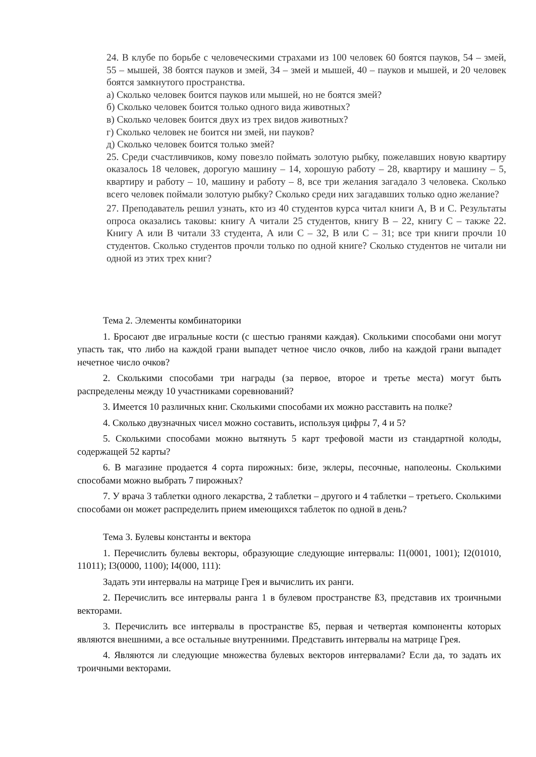24. В клубе по борьбе с человеческими страхами из 100 человек 60 боятся пауков, 54 – змей, 55 – мышей, 38 боятся пауков и змей, 34 – змей и мышей, 40 – пауков и мышей, и 20 человек боятся замкнутого пространства.
а) Сколько человек боится пауков или мышей, но не боятся змей?
б) Сколько человек боится только одного вида животных?
в) Сколько человек боится двух из трех видов животных?
г) Сколько человек не боится ни змей, ни пауков?
д) Сколько человек боится только змей?
25. Среди счастливчиков, кому повезло поймать золотую рыбку, пожелавших новую квартиру оказалось 18 человек, дорогую машину – 14, хорошую работу – 28, квартиру и машину – 5, квартиру и работу – 10, машину и работу – 8, все три желания загадало 3 человека. Сколько всего человек поймали золотую рыбку? Сколько среди них загадавших только одно желание?
27. Преподаватель решил узнать, кто из 40 студентов курса читал книги А, В и С. Результаты опроса оказались таковы: книгу А читали 25 студентов, книгу В – 22, книгу С – также 22. Книгу А или В читали 33 студента, А или С – 32, В или С – 31; все три книги прочли 10 студентов. Сколько студентов прочли только по одной книге? Сколько студентов не читали ни одной из этих трех книг?
Тема 2. Элементы комбинаторики
1. Бросают две игральные кости (с шестью гранями каждая). Сколькими способами они могут упасть так, что либо на каждой грани выпадет четное число очков, либо на каждой грани выпадет нечетное число очков?
2. Сколькими способами три награды (за первое, второе и третье места) могут быть распределены между 10 участниками соревнований?
3. Имеется 10 различных книг. Сколькими способами их можно расставить на полке?
4. Сколько двузначных чисел можно составить, используя цифры 7, 4 и 5?
5. Сколькими способами можно вытянуть 5 карт трефовой масти из стандартной колоды, содержащей 52 карты?
6. В магазине продается 4 сорта пирожных: бизе, эклеры, песочные, наполеоны. Сколькими способами можно выбрать 7 пирожных?
7. У врача 3 таблетки одного лекарства, 2 таблетки – другого и 4 таблетки – третьего. Сколькими способами он может распределить прием имеющихся таблеток по одной в день?
Тема 3. Булевы константы и вектора
1. Перечислить булевы векторы, образующие следующие интервалы: I1(0001, 1001); I2(01010, 11011); I3(0000, 1100); I4(000, 111):
Задать эти интервалы на матрице Грея и вычислить их ранги.
2. Перечислить все интервалы ранга 1 в булевом пространстве ß3, представив их троичными векторами.
3. Перечислить все интервалы в пространстве ß5, первая и четвертая компоненты которых являются внешними, а все остальные внутренними. Представить интервалы на матрице Грея.
4. Являются ли следующие множества булевых векторов интервалами? Если да, то задать их троичными векторами.